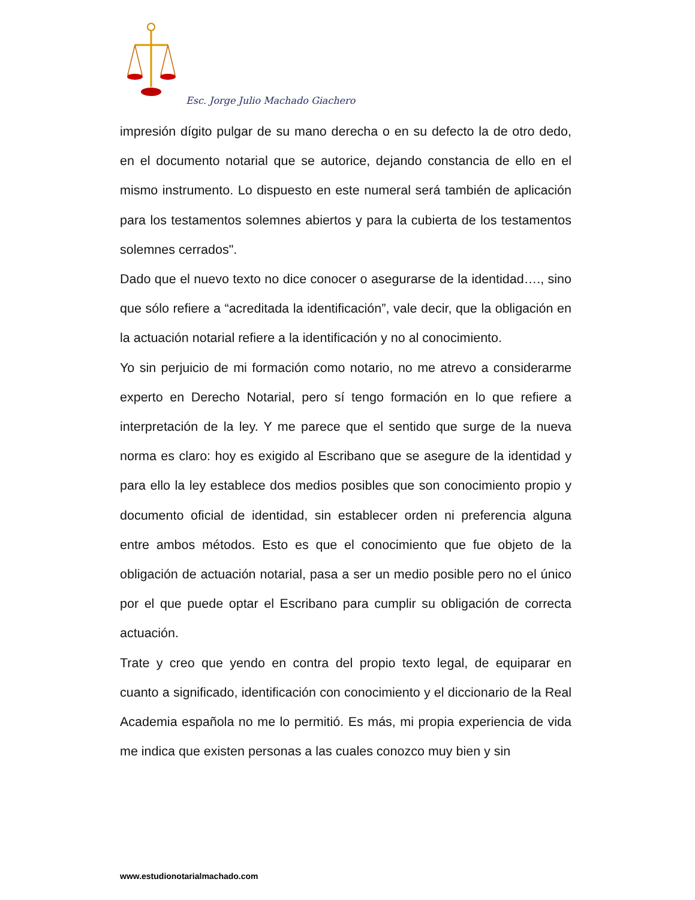Esc. Jorge Julio Machado Giachero
impresión dígito pulgar de su mano derecha o en su defecto la de otro dedo, en el documento notarial que se autorice, dejando constancia de ello en el mismo instrumento. Lo dispuesto en este numeral será también de aplicación para los testamentos solemnes abiertos y para la cubierta de los testamentos solemnes cerrados".
Dado que el nuevo texto no dice conocer o asegurarse de la identidad…., sino que sólo refiere a “acreditada la identificación”, vale decir, que la obligación en la actuación notarial refiere a la identificación y no al conocimiento.
Yo sin perjuicio de mi formación como notario, no me atrevo a considerarme experto en Derecho Notarial, pero sí tengo formación en lo que refiere a interpretación de la ley. Y me parece que el sentido que surge de la nueva norma es claro: hoy es exigido al Escribano que se asegure de la identidad y para ello la ley establece dos medios posibles que son conocimiento propio y documento oficial de identidad, sin establecer orden ni preferencia alguna entre ambos métodos. Esto es que el conocimiento que fue objeto de la obligación de actuación notarial, pasa a ser un medio posible pero no el único por el que puede optar el Escribano para cumplir su obligación de correcta actuación.
Trate y creo que yendo en contra del propio texto legal, de equiparar en cuanto a significado, identificación con conocimiento y el diccionario de la Real Academia española no me lo permitió. Es más, mi propia experiencia de vida me indica que existen personas a las cuales conozco muy bien y sin
www.estudionotarialmachado.com